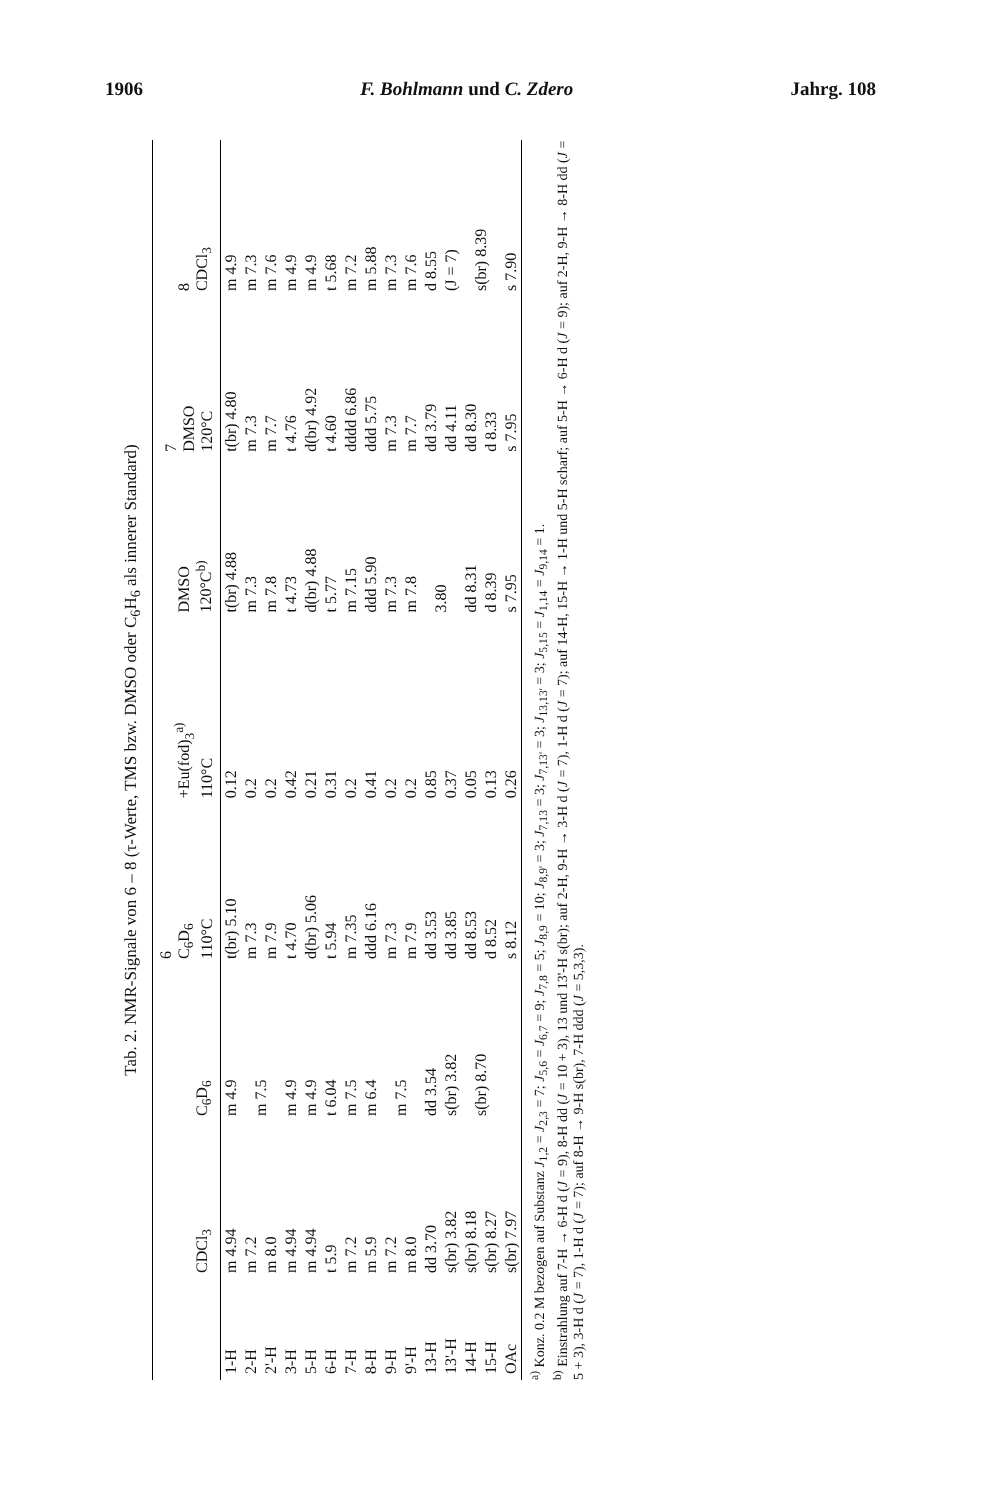1906 F. Bohlmann und C. Zdero Jahrg. 108
Tab. 2. NMR-Signale von 6 – 8 (τ-Werte, TMS bzw. DMSO oder C<sub>6</sub>H<sub>6</sub> als innerer Standard)
| | CDCl<sub>3</sub> | C<sub>6</sub>D<sub>6</sub> | 6 C<sub>6</sub>D<sub>6</sub> 110°C | +Eu(fod)<sub>3</sub><sup>a)</sup> 110°C | DMSO 120°C<sup>b)</sup> | 7 DMSO 120°C | 8 CDCl<sub>3</sub> |
| --- | --- | --- | --- | --- | --- | --- | --- |
| 1-H | m 4.94 | m 4.9 | t(br) 5.10 | 0.12 | t(br) 4.88 | t(br) 4.80 | m 4.9 |
| 2-H | m 7.2 | m 7.5 | m 7.3 | 0.2 | m 7.3 | m 7.3 | m 7.3 |
| 2'-H | m 8.0 | | m 7.9 | 0.2 | m 7.8 | m 7.7 | m 7.6 |
| 3-H | m 4.94 | m 4.9 | t 4.70 | 0.42 | t 4.73 | t 4.76 | m 4.9 |
| 5-H | m 4.94 | m 4.9 | d(br) 5.06 | 0.21 | d(br) 4.88 | d(br) 4.92 | m 4.9 |
| 6-H | t 5.9 | t 6.04 | t 5.94 | 0.31 | t 5.77 | t 4.60 | t 5.68 |
| 7-H | m 7.2 | m 7.5 | m 7.35 | 0.2 | m 7.15 | dddd 6.86 | m 7.2 |
| 8-H | m 5.9 | m 6.4 | ddd 6.16 | 0.41 | ddd 5.90 | ddd 5.75 | m 5.88 |
| 9-H | m 7.2 | m 7.5 | m 7.3 | 0.2 | m 7.3 | m 7.3 | m 7.3 |
| 9'-H | m 8.0 | | m 7.9 | 0.2 | m 7.8 | m 7.7 | m 7.6 |
| 13-H | dd 3.70 | dd 3.54 | dd 3.53 | 0.85 | 3.80 | dd 3.79 | d 8.55 |
| 13'-H | s(br) 3.82 | s(br) 3.82 | dd 3.85 | 0.37 | | dd 4.11 | (J = 7) |
| 14-H | s(br) 8.18 | s(br) 8.70 | dd 8.53 | 0.05 | dd 8.31 | dd 8.30 | s(br) 8.39 |
| 15-H | s(br) 8.27 | | d 8.52 | 0.13 | d 8.39 | d 8.33 | |
| OAc | s(br) 7.97 | | s 8.12 | 0.26 | s 7.95 | s 7.95 | s 7.90 |
<sup>a)</sup> Konz. 0.2 M bezogen auf Substanz J<sub>1,2</sub> = J<sub>2,3</sub> = 7; J<sub>5,6</sub> = J<sub>6,7</sub> = 9; J<sub>7,8</sub> = 5; J<sub>8,9</sub> = 10; J<sub>8,9'</sub> = 3; J<sub>7,13</sub> = 3; J<sub>7,13'</sub> = 3; J<sub>13,13'</sub> = 3; J<sub>5,15</sub> = J<sub>1,14</sub> = J<sub>9,14</sub> = 1.
<sup>b)</sup> Einstrahlung auf 7-H → 6-H d (J = 9), 8-H dd (J = 10 + 3), 13 und 13'-H s(br); auf 2-H, 9-H → 3-H d (J = 7), 1-H d (J = 7); auf 14-H, 15-H → 1-H und 5-H scharf; auf 5-H → 6-H d (J = 9); auf 2-H, 9-H → 8-H dd (J = 5 + 3), 3-H d (J = 7), 1-H d (J = 7); auf 8-H → 9-H s(br), 7-H ddd (J = 5,3,3).